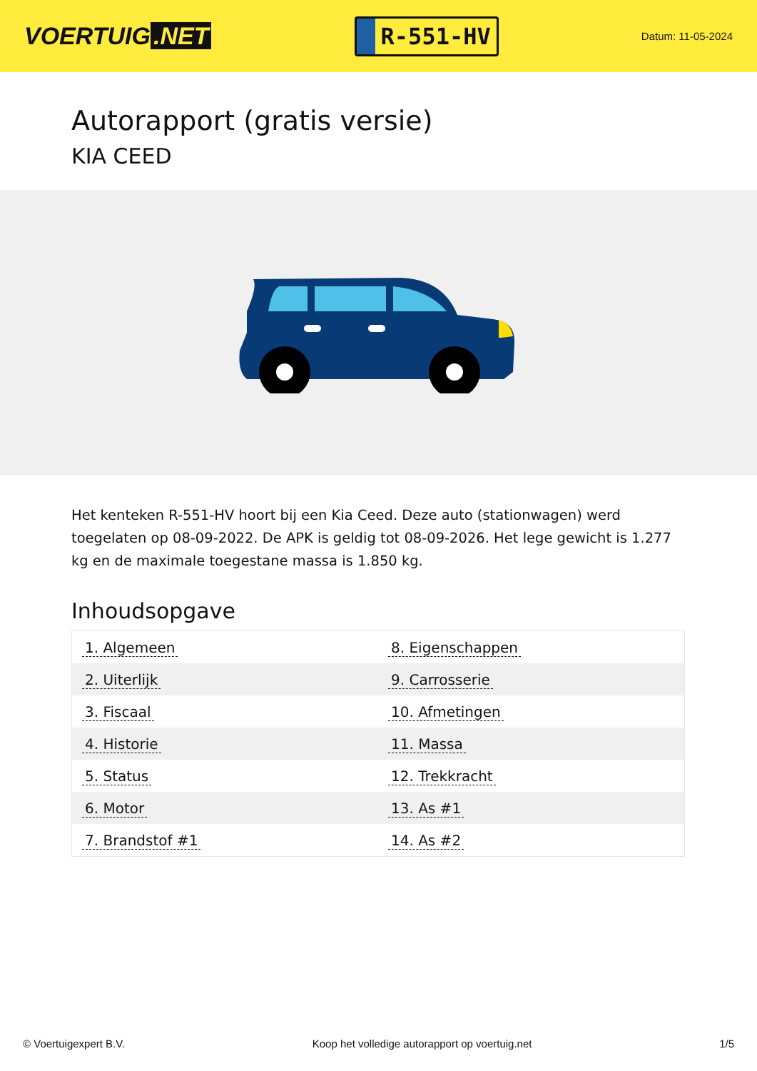VOERTUIG.NET
R-551-HV
Datum: 11-05-2024
Autorapport (gratis versie)
KIA CEED
Het kenteken R-551-HV hoort bij een Kia Ceed. Deze auto (stationwagen) werd toegelaten op 08-09-2022. De APK is geldig tot 08-09-2026. Het lege gewicht is 1.277 kg en de maximale toegestane massa is 1.850 kg.
Inhoudsopgave
| 1. Algemeen | 8. Eigenschappen |
| 2. Uiterlijk | 9. Carrosserie |
| 3. Fiscaal | 10. Afmetingen |
| 4. Historie | 11. Massa |
| 5. Status | 12. Trekkracht |
| 6. Motor | 13. As #1 |
| 7. Brandstof #1 | 14. As #2 |
© Voertuigexpert B.V. Koop het volledige autorapport op voertuig.net 1/5